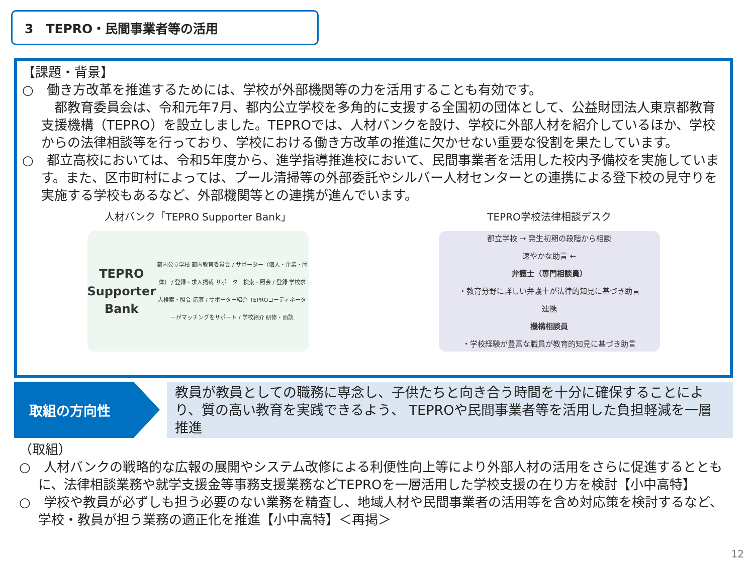3　TEPRO・民間事業者等の活用
【課題・背景】
○　働き方改革を推進するためには、学校が外部機関等の力を活用することも有効です。
　都教育委員会は、令和元年7月、都内公立学校を多角的に支援する全国初の団体として、公益財団法人東京都教育支援機構（TEPRO）を設立しました。TEPROでは、人材バンクを設け、学校に外部人材を紹介しているほか、学校からの法律相談等を行っており、学校における働き方改革の推進に欠かせない重要な役割を果たしています。
○　都立高校においては、令和5年度から、進学指導推進校において、民間事業者を活用した校内予備校を実施しています。また、区市町村によっては、プール清掃等の外部委託やシルバー人材センターとの連携による登下校の見守りを実施する学校もあるなど、外部機関等との連携が進んでいます。
人材バンク「TEPRO Supporter Bank」
TEPRO Supporter Bank
都内公立学校 都内教育委員会 / サポーター（個人・企業・団体） / 登録・求人掲載 サポーター検索・照会 / 登録 学校求人検索・照会 応募 / サポーター紹介 TEPROコーディネーターがマッチングをサポート / 学校紹介 研修・面談
TEPRO学校法律相談デスク
都立学校 → 発生初期の段階から相談
速やかな助言 ←
弁護士（専門相談員）
・教育分野に詳しい弁護士が法律的知見に基づき助言
連携
機構相談員
・学校経験が豊富な職員が教育的知見に基づき助言
取組の方向性
教員が教員としての職務に専念し、子供たちと向き合う時間を十分に確保することにより、質の高い教育を実践できるよう、 TEPROや民間事業者等を活用した負担軽減を一層推進
（取組）
○　人材バンクの戦略的な広報の展開やシステム改修による利便性向上等により外部人材の活用をさらに促進するとともに、法律相談業務や就学支援金等事務支援業務などTEPROを一層活用した学校支援の在り方を検討【小中高特】
○　学校や教員が必ずしも担う必要のない業務を精査し、地域人材や民間事業者の活用等を含め対応策を検討するなど、学校・教員が担う業務の適正化を推進【小中高特】＜再掲＞
12